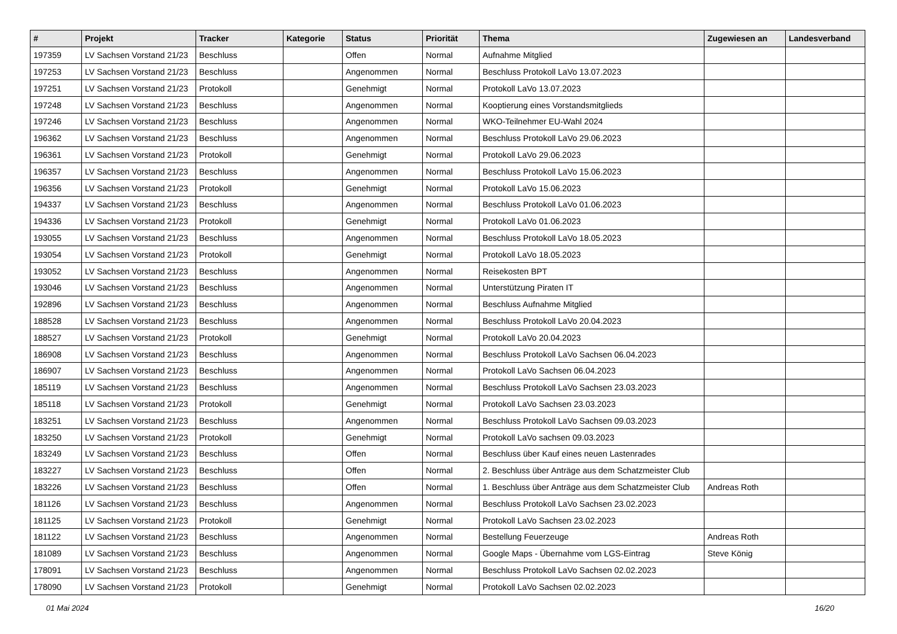| # | Projekt | Tracker | Kategorie | Status | Priorität | Thema | Zugewiesen an | Landesverband |
| --- | --- | --- | --- | --- | --- | --- | --- | --- |
| 197359 | LV Sachsen Vorstand 21/23 | Beschluss | | Offen | Normal | Aufnahme Mitglied | | |
| 197253 | LV Sachsen Vorstand 21/23 | Beschluss | | Angenommen | Normal | Beschluss Protokoll LaVo 13.07.2023 | | |
| 197251 | LV Sachsen Vorstand 21/23 | Protokoll | | Genehmigt | Normal | Protokoll LaVo 13.07.2023 | | |
| 197248 | LV Sachsen Vorstand 21/23 | Beschluss | | Angenommen | Normal | Kooptierung eines Vorstandsmitglieds | | |
| 197246 | LV Sachsen Vorstand 21/23 | Beschluss | | Angenommen | Normal | WKO-Teilnehmer EU-Wahl 2024 | | |
| 196362 | LV Sachsen Vorstand 21/23 | Beschluss | | Angenommen | Normal | Beschluss Protokoll LaVo 29.06.2023 | | |
| 196361 | LV Sachsen Vorstand 21/23 | Protokoll | | Genehmigt | Normal | Protokoll LaVo 29.06.2023 | | |
| 196357 | LV Sachsen Vorstand 21/23 | Beschluss | | Angenommen | Normal | Beschluss Protokoll LaVo 15.06.2023 | | |
| 196356 | LV Sachsen Vorstand 21/23 | Protokoll | | Genehmigt | Normal | Protokoll LaVo 15.06.2023 | | |
| 194337 | LV Sachsen Vorstand 21/23 | Beschluss | | Angenommen | Normal | Beschluss Protokoll LaVo 01.06.2023 | | |
| 194336 | LV Sachsen Vorstand 21/23 | Protokoll | | Genehmigt | Normal | Protokoll LaVo 01.06.2023 | | |
| 193055 | LV Sachsen Vorstand 21/23 | Beschluss | | Angenommen | Normal | Beschluss Protokoll LaVo 18.05.2023 | | |
| 193054 | LV Sachsen Vorstand 21/23 | Protokoll | | Genehmigt | Normal | Protokoll LaVo 18.05.2023 | | |
| 193052 | LV Sachsen Vorstand 21/23 | Beschluss | | Angenommen | Normal | Reisekosten BPT | | |
| 193046 | LV Sachsen Vorstand 21/23 | Beschluss | | Angenommen | Normal | Unterstützung Piraten IT | | |
| 192896 | LV Sachsen Vorstand 21/23 | Beschluss | | Angenommen | Normal | Beschluss Aufnahme Mitglied | | |
| 188528 | LV Sachsen Vorstand 21/23 | Beschluss | | Angenommen | Normal | Beschluss Protokoll LaVo 20.04.2023 | | |
| 188527 | LV Sachsen Vorstand 21/23 | Protokoll | | Genehmigt | Normal | Protokoll LaVo 20.04.2023 | | |
| 186908 | LV Sachsen Vorstand 21/23 | Beschluss | | Angenommen | Normal | Beschluss Protokoll LaVo Sachsen 06.04.2023 | | |
| 186907 | LV Sachsen Vorstand 21/23 | Beschluss | | Angenommen | Normal | Protokoll LaVo Sachsen 06.04.2023 | | |
| 185119 | LV Sachsen Vorstand 21/23 | Beschluss | | Angenommen | Normal | Beschluss Protokoll LaVo Sachsen 23.03.2023 | | |
| 185118 | LV Sachsen Vorstand 21/23 | Protokoll | | Genehmigt | Normal | Protokoll LaVo Sachsen 23.03.2023 | | |
| 183251 | LV Sachsen Vorstand 21/23 | Beschluss | | Angenommen | Normal | Beschluss Protokoll LaVo Sachsen 09.03.2023 | | |
| 183250 | LV Sachsen Vorstand 21/23 | Protokoll | | Genehmigt | Normal | Protokoll LaVo sachsen 09.03.2023 | | |
| 183249 | LV Sachsen Vorstand 21/23 | Beschluss | | Offen | Normal | Beschluss über Kauf eines neuen Lastenrades | | |
| 183227 | LV Sachsen Vorstand 21/23 | Beschluss | | Offen | Normal | 2. Beschluss über Anträge aus dem Schatzmeister Club | | |
| 183226 | LV Sachsen Vorstand 21/23 | Beschluss | | Offen | Normal | 1. Beschluss über Anträge aus dem Schatzmeister Club | Andreas Roth | |
| 181126 | LV Sachsen Vorstand 21/23 | Beschluss | | Angenommen | Normal | Beschluss Protokoll LaVo Sachsen 23.02.2023 | | |
| 181125 | LV Sachsen Vorstand 21/23 | Protokoll | | Genehmigt | Normal | Protokoll LaVo Sachsen 23.02.2023 | | |
| 181122 | LV Sachsen Vorstand 21/23 | Beschluss | | Angenommen | Normal | Bestellung Feuerzeuge | Andreas Roth | |
| 181089 | LV Sachsen Vorstand 21/23 | Beschluss | | Angenommen | Normal | Google Maps - Übernahme vom LGS-Eintrag | Steve König | |
| 178091 | LV Sachsen Vorstand 21/23 | Beschluss | | Angenommen | Normal | Beschluss Protokoll LaVo Sachsen 02.02.2023 | | |
| 178090 | LV Sachsen Vorstand 21/23 | Protokoll | | Genehmigt | Normal | Protokoll LaVo Sachsen 02.02.2023 | | |
01 Mai 2024 16/20